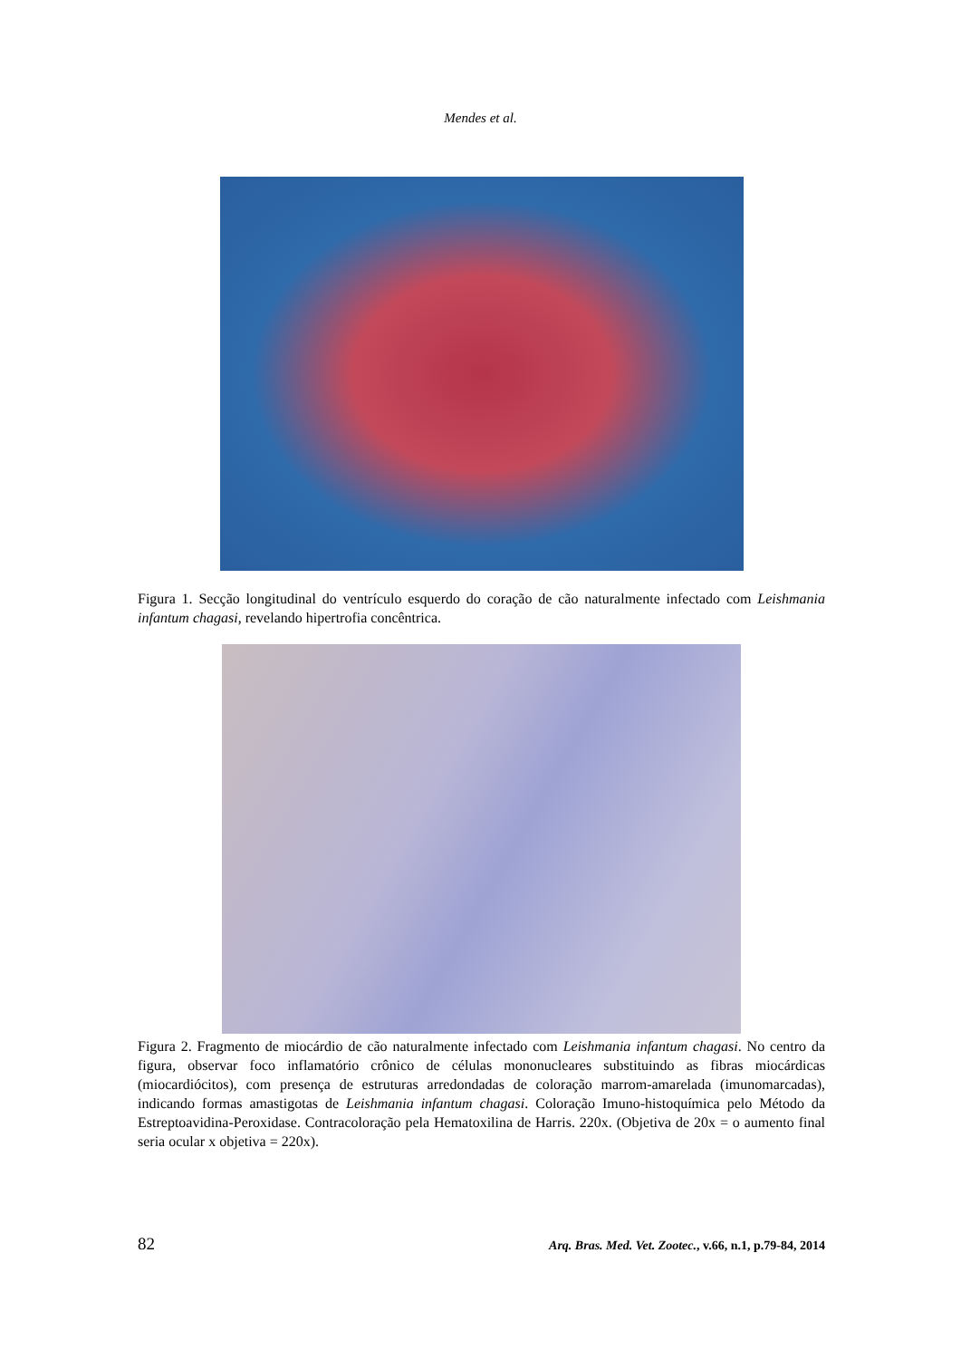Mendes et al.
Figura 1. Secção longitudinal do ventrículo esquerdo do coração de cão naturalmente infectado com Leishmania infantum chagasi, revelando hipertrofia concêntrica.
Figura 2. Fragmento de miocárdio de cão naturalmente infectado com Leishmania infantum chagasi. No centro da figura, observar foco inflamatório crônico de células mononucleares substituindo as fibras miocárdicas (miocardiócitos), com presença de estruturas arredondadas de coloração marrom-amarelada (imunomarcadas), indicando formas amastigotas de Leishmania infantum chagasi. Coloração Imuno-histoquímica pelo Método da Estreptoavidina-Peroxidase. Contracoloração pela Hematoxilina de Harris. 220x. (Objetiva de 20x = o aumento final seria ocular x objetiva = 220x).
82 Arq. Bras. Med. Vet. Zootec., v.66, n.1, p.79-84, 2014